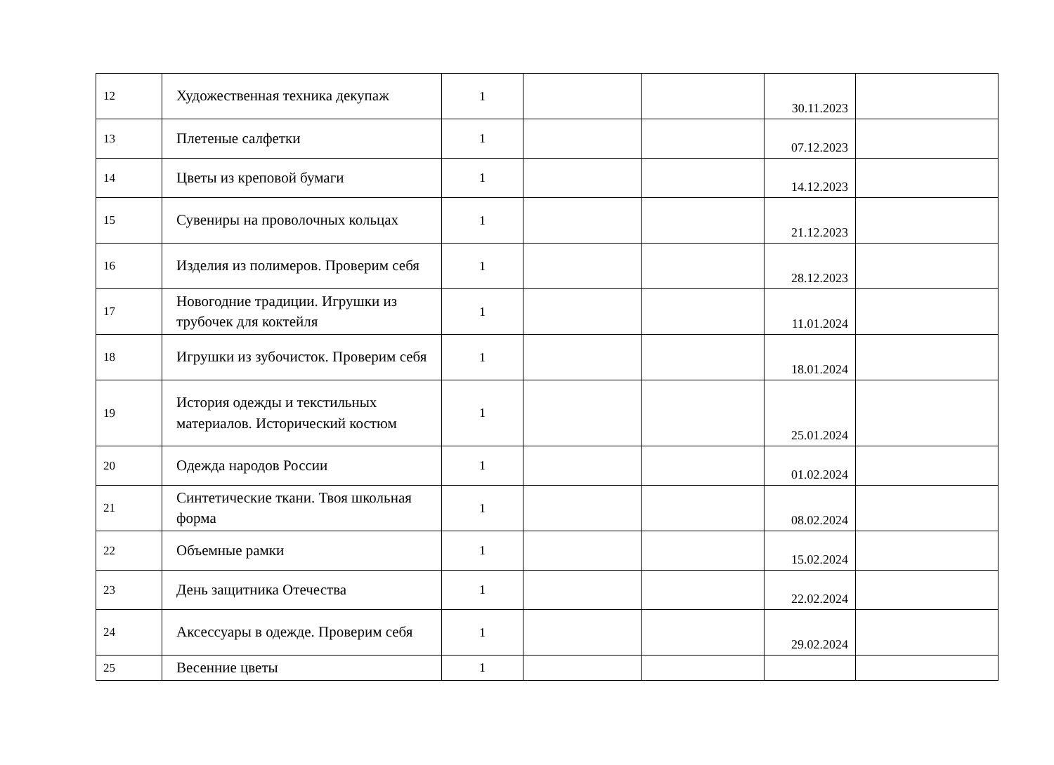| 12 | Художественная техника декупаж | 1 | | | 30.11.2023 | |
| 13 | Плетеные салфетки | 1 | | | 07.12.2023 | |
| 14 | Цветы из креповой бумаги | 1 | | | 14.12.2023 | |
| 15 | Сувениры на проволочных кольцах | 1 | | | 21.12.2023 | |
| 16 | Изделия из полимеров. Проверим себя | 1 | | | 28.12.2023 | |
| 17 | Новогодние традиции. Игрушки из трубочек для коктейля | 1 | | | 11.01.2024 | |
| 18 | Игрушки из зубочисток. Проверим себя | 1 | | | 18.01.2024 | |
| 19 | История одежды и текстильных материалов. Исторический костюм | 1 | | | 25.01.2024 | |
| 20 | Одежда народов России | 1 | | | 01.02.2024 | |
| 21 | Синтетические ткани. Твоя школьная форма | 1 | | | 08.02.2024 | |
| 22 | Объемные рамки | 1 | | | 15.02.2024 | |
| 23 | День защитника Отечества | 1 | | | 22.02.2024 | |
| 24 | Аксессуары в одежде. Проверим себя | 1 | | | 29.02.2024 | |
| 25 | Весенние цветы | 1 | | | | |